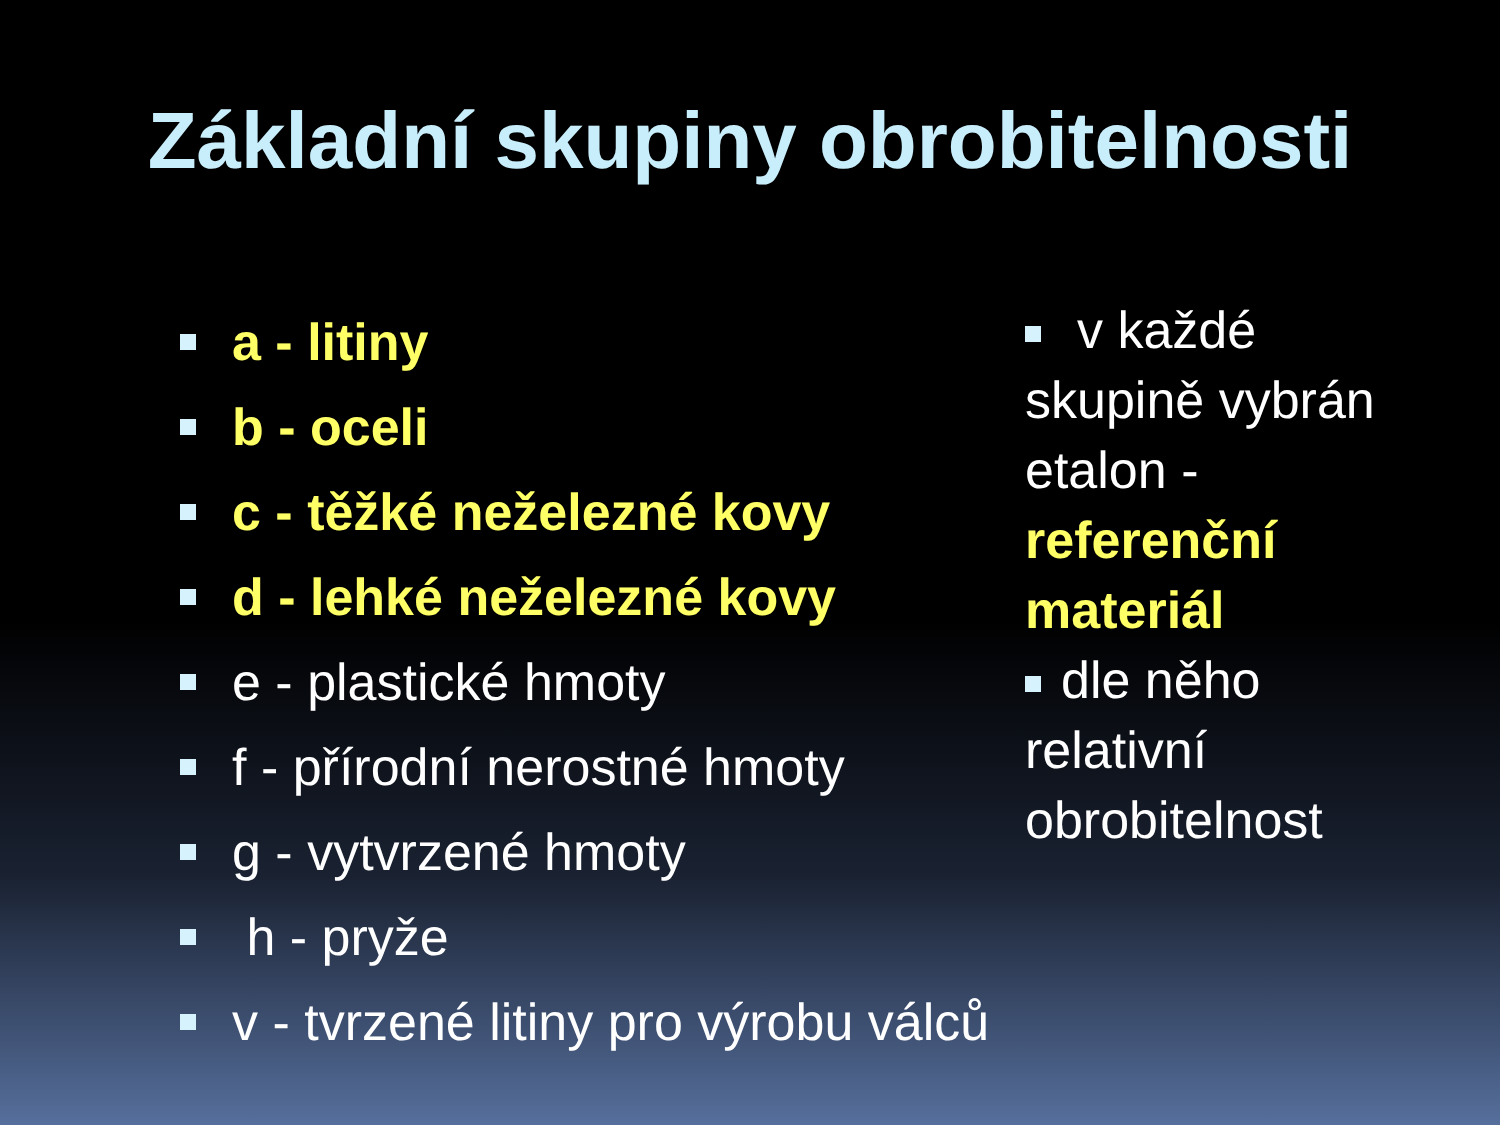Základní skupiny obrobitelnosti
a - litiny
b - oceli
c - těžké neželezné kovy
d - lehké neželezné kovy
e - plastické hmoty
f - přírodní nerostné hmoty
g - vytvrzené hmoty
h - pryže
v - tvrzené litiny pro výrobu válců
v každé skupině vybrán etalon - referenční materiál
dle něho relativní obrobitelnost